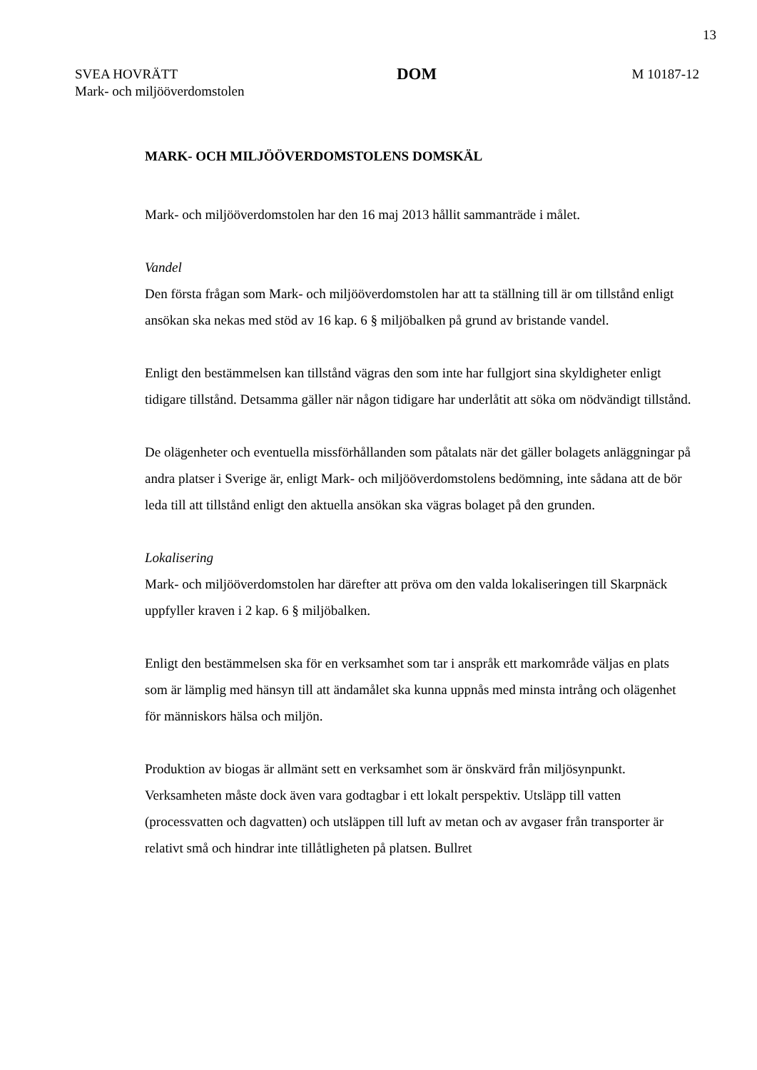13
SVEA HOVRÄTT
Mark- och miljööverdomstolen
DOM
M 10187-12
MARK- OCH MILJÖÖVERDOMSTOLENS DOMSKÄL
Mark- och miljööverdomstolen har den 16 maj 2013 hållit sammanträde i målet.
Vandel
Den första frågan som Mark- och miljööverdomstolen har att ta ställning till är om tillstånd enligt ansökan ska nekas med stöd av 16 kap. 6 § miljöbalken på grund av bristande vandel.
Enligt den bestämmelsen kan tillstånd vägras den som inte har fullgjort sina skyldigheter enligt tidigare tillstånd. Detsamma gäller när någon tidigare har underlåtit att söka om nödvändigt tillstånd.
De olägenheter och eventuella missförhållanden som påtalats när det gäller bolagets anläggningar på andra platser i Sverige är, enligt Mark- och miljööverdomstolens bedömning, inte sådana att de bör leda till att tillstånd enligt den aktuella ansökan ska vägras bolaget på den grunden.
Lokalisering
Mark- och miljööverdomstolen har därefter att pröva om den valda lokaliseringen till Skarpnäck uppfyller kraven i 2 kap. 6 § miljöbalken.
Enligt den bestämmelsen ska för en verksamhet som tar i anspråk ett markområde väljas en plats som är lämplig med hänsyn till att ändamålet ska kunna uppnås med minsta intrång och olägenhet för människors hälsa och miljön.
Produktion av biogas är allmänt sett en verksamhet som är önskvärd från miljösynpunkt. Verksamheten måste dock även vara godtagbar i ett lokalt perspektiv. Utsläpp till vatten (processvatten och dagvatten) och utsläppen till luft av metan och av avgaser från transporter är relativt små och hindrar inte tillåtligheten på platsen. Bullret